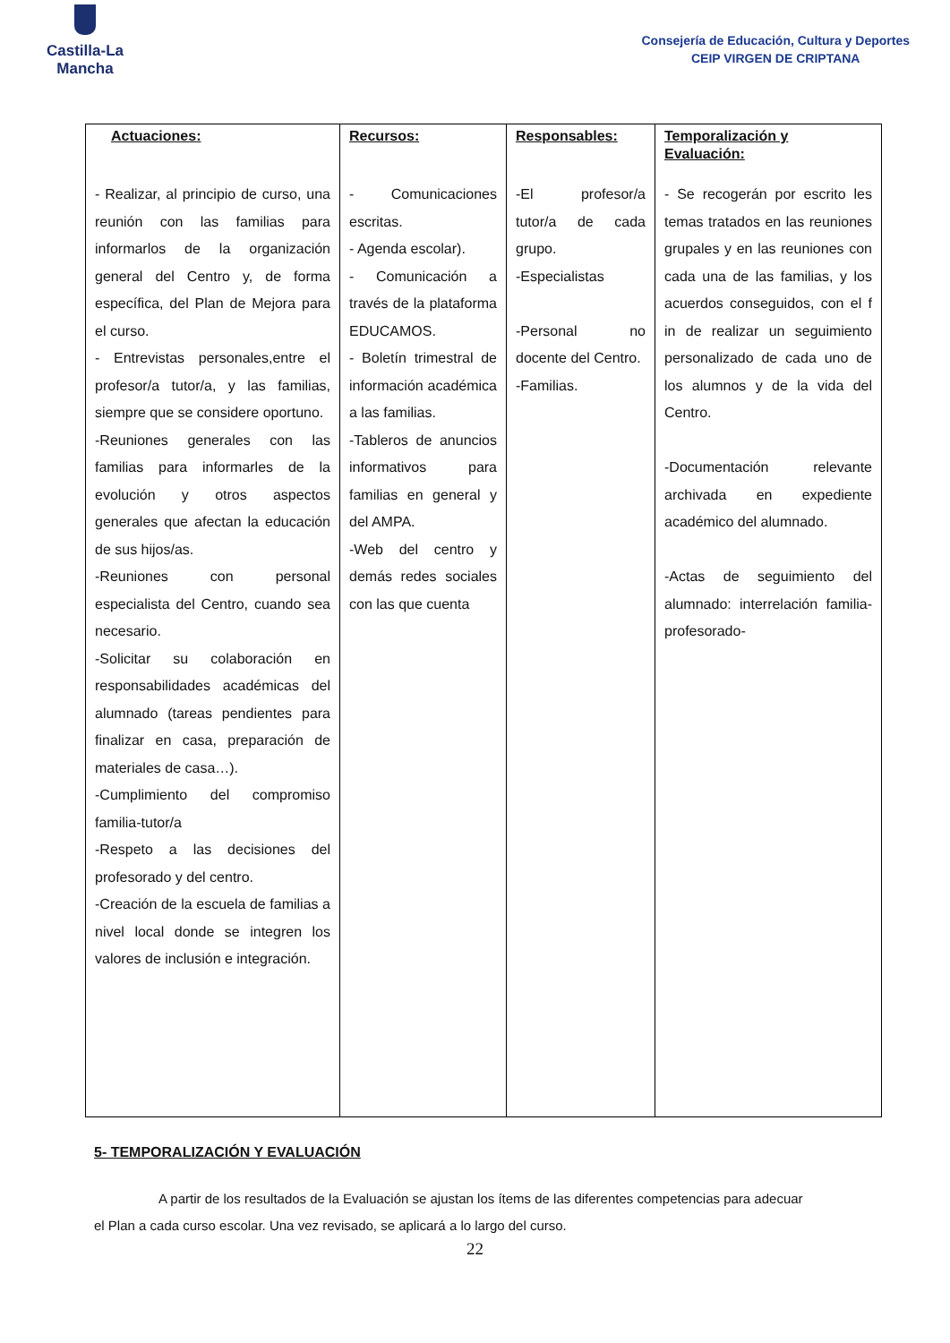Castilla-La Mancha
Consejería de Educación, Cultura y Deportes
CEIP VIRGEN DE CRIPTANA
| Actuaciones: | Recursos: | Responsables: | Temporalización y Evaluación: |
| --- | --- | --- | --- |
| - Realizar, al principio de curso, una reunión con las familias para informarlos de la organización general del Centro y, de forma específica, del Plan de Mejora para el curso. - Entrevistas personales,entre el profesor/a tutor/a, y las familias, siempre que se considere oportuno. -Reuniones generales con las familias para informarles de la evolución y otros aspectos generales que afectan la educación de sus hijos/as. -Reuniones con personal especialista del Centro, cuando sea necesario. -Solicitar su colaboración en responsabilidades académicas del alumnado (tareas pendientes para finalizar en casa, preparación de materiales de casa…). -Cumplimiento del compromiso familia-tutor/a -Respeto a las decisiones del profesorado y del centro. -Creación de la escuela de familias a nivel local donde se integren los valores de inclusión e integración. | - Comunicaciones escritas. - Agenda escolar). - Comunicación a través de la plataforma EDUCAMOS. - Boletín trimestral de información académica a las familias. -Tableros de anuncios informativos para familias en general y del AMPA. -Web del centro y demás redes sociales con las que cuenta | -El profesor/a tutor/a de cada grupo. -Especialistas -Personal no docente del Centro. -Familias. | - Se recogerán por escrito les temas tratados en las reuniones grupales y en las reuniones con cada una de las familias, y los acuerdos conseguidos, con el f in de realizar un seguimiento personalizado de cada uno de los alumnos y de la vida del Centro. -Documentación relevante archivada en expediente académico del alumnado. -Actas de seguimiento del alumnado: interrelación familia-profesorado- |
5- TEMPORALIZACIÓN Y EVALUACIÓN
A partir de los resultados de la Evaluación se ajustan los ítems de las diferentes competencias para adecuar el Plan a cada curso escolar. Una vez revisado, se aplicará a lo largo del curso.
22